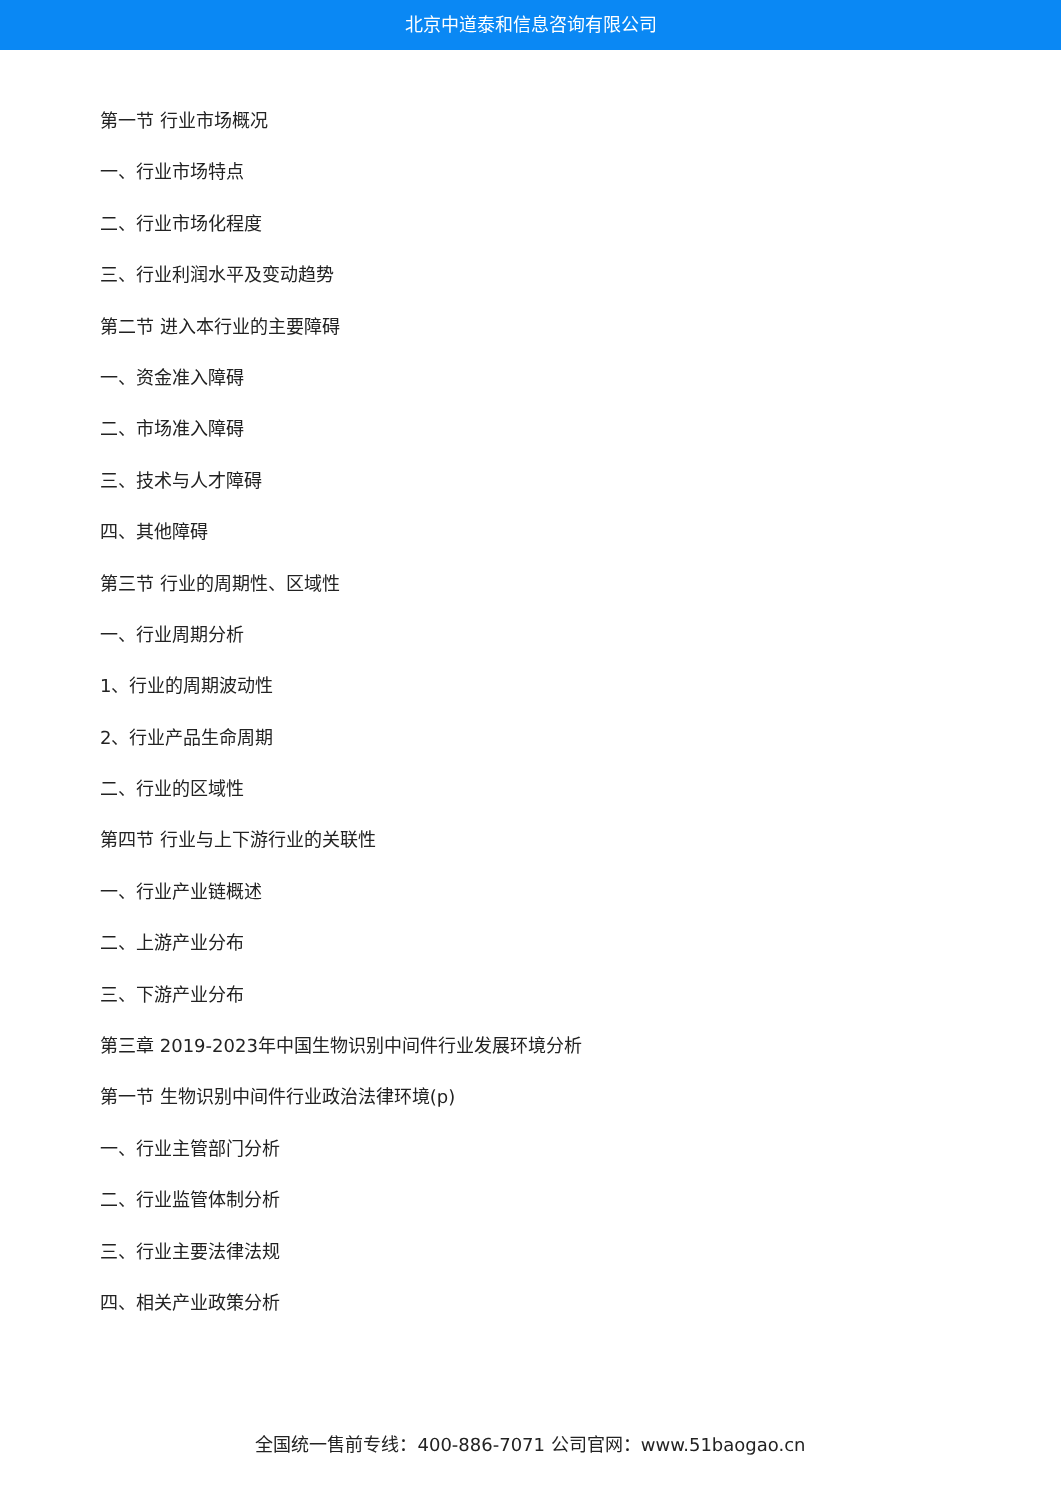北京中道泰和信息咨询有限公司
第一节 行业市场概况
一、行业市场特点
二、行业市场化程度
三、行业利润水平及变动趋势
第二节 进入本行业的主要障碍
一、资金准入障碍
二、市场准入障碍
三、技术与人才障碍
四、其他障碍
第三节 行业的周期性、区域性
一、行业周期分析
1、行业的周期波动性
2、行业产品生命周期
二、行业的区域性
第四节 行业与上下游行业的关联性
一、行业产业链概述
二、上游产业分布
三、下游产业分布
第三章 2019-2023年中国生物识别中间件行业发展环境分析
第一节 生物识别中间件行业政治法律环境(p)
一、行业主管部门分析
二、行业监管体制分析
三、行业主要法律法规
四、相关产业政策分析
全国统一售前专线：400-886-7071 公司官网：www.51baogao.cn